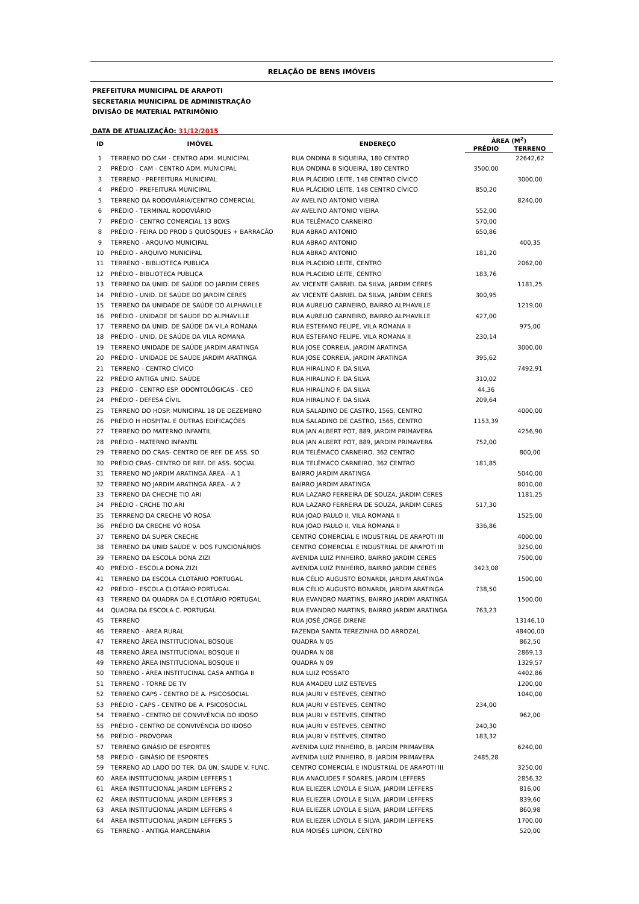RELAÇÃO DE BENS IMÓVEIS
PREFEITURA MUNICIPAL DE ARAPOTI
SECRETARIA MUNICIPAL DE ADMINISTRAÇÃO
DIVISÃO DE MATERIAL PATRIMÔNIO
DATA DE ATUALIZAÇÃO: 31/12/2015
| ID | IMÓVEL | ENDEREÇO | ÁREA (M<sup>2</sup>) | |
| --- | --- | --- | --- | --- |
| | | | PRÉDIO | TERRENO |
| 1 | TERRENO DO CAM - CENTRO ADM. MUNICIPAL | RUA ONDINA B SIQUEIRA, 180 CENTRO | | 22642,62 |
| 2 | PRÉDIO - CAM - CENTRO ADM. MUNICIPAL | RUA ONDINA B SIQUEIRA, 180 CENTRO | 3500,00 | |
| 3 | TERRENO - PREFEITURA MUNICIPAL | RUA PLÁCIDIO LEITE, 148 CENTRO CÍVICO | | 3000,00 |
| 4 | PRÉDIO - PREFEITURA MUNICIPAL | RUA PLÁCIDIO LEITE, 148 CENTRO CÍVICO | 850,20 | |
| 5 | TERRENO DA RODOVIÁRIA/CENTRO COMERCIAL | AV AVELINO ANTONIO VIEIRA | | 8240,00 |
| 6 | PRÉDIO - TERMINAL RODOVIÁRIO | AV AVELINO ANTONIO VIEIRA | 552,00 | |
| 7 | PRÉDIO - CENTRO COMERCIAL 13 BOXS | RUA TELÊMACO CARNEIRO | 570,00 | |
| 8 | PRÉDIO - FEIRA DO PROD 5 QUIOSQUES + BARRACÃO | RUA ABRAO ANTONIO | 650,86 | |
| 9 | TERRENO - ARQUIVO MUNICIPAL | RUA ABRAO ANTONIO | | 400,35 |
| 10 | PRÉDIO - ARQUIVO MUNICIPAL | RUA ABRAO ANTONIO | 181,20 | |
| 11 | TERRENO - BIBLIOTECA PUBLICA | RUA PLACIDIO LEITE, CENTRO | | 2062,00 |
| 12 | PRÉDIO - BIBLIOTECA PUBLICA | RUA PLACIDIO LEITE, CENTRO | 183,76 | |
| 13 | TERRENO DA UNID. DE SAÚDE DO JARDIM CERES | AV. VICENTE GABRIEL DA SILVA, JARDIM CERES | | 1181,25 |
| 14 | PRÉDIO - UNID. DE SAÚDE DO JARDIM CERES | AV. VICENTE GABRIEL DA SILVA, JARDIM CERES | 300,95 | |
| 15 | TERRENO DA UNIDADE DE SAÚDE DO ALPHAVILLE | RUA AURELIO CARNEIRO, BAIRRO ALPHAVILLE | | 1219,00 |
| 16 | PRÉDIO - UNIDADE DE SAÚDE DO ALPHAVILLE | RUA AURELIO CARNEIRO, BAIRRO ALPHAVILLE | 427,00 | |
| 17 | TERRENO DA UNID. DE SAÚDE DA VILA ROMANA | RUA ESTEFANO FELIPE, VILA ROMANA II | | 975,00 |
| 18 | PRÉDIO - UNID. DE SAÚDE DA VILA ROMANA | RUA ESTEFANO FELIPE, VILA ROMANA II | 230,14 | |
| 19 | TERRENO UNIDADE DE SAÚDE JARDIM ARATINGA | RUA JOSE CORREIA, JARDIM ARATINGA | | 3000,00 |
| 20 | PRÉDIO - UNIDADE DE SAÚDE JARDIM ARATINGA | RUA JOSE CORREIA, JARDIM ARATINGA | 395,62 | |
| 21 | TERRENO - CENTRO CÍVICO | RUA HIRALINO F. DA SILVA | | 7492,91 |
| 22 | PRÉDIO ANTIGA UNID. SAÚDE | RUA HIRALINO F. DA SILVA | 310,02 | |
| 23 | PRÉDIO - CENTRO ESP. ODONTOLÓGICAS - CEO | RUA HIRALINO F. DA SILVA | 44,36 | |
| 24 | PRÉDIO - DEFESA CÍVIL | RUA HIRALINO F. DA SILVA | 209,64 | |
| 25 | TERRENO DO HOSP. MUNICIPAL 18 DE DEZEMBRO | RUA SALADINO DE CASTRO, 1565, CENTRO | | 4000,00 |
| 26 | PRÉDIO H HOSPITAL E OUTRAS EDIFICAÇÕES | RUA SALADINO DE CASTRO, 1565, CENTRO | 1153,39 | |
| 27 | TERRENO DO MATERNO INFANTIL | RUA JAN ALBERT POT, 889, JARDIM PRIMAVERA | | 4256,90 |
| 28 | PRÉDIO - MATERNO INFANTIL | RUA JAN ALBERT POT, 889, JARDIM PRIMAVERA | 752,00 | |
| 29 | TERRENO DO CRAS- CENTRO DE REF. DE ASS. SO | RUA TELÊMACO CARNEIRO, 362 CENTRO | | 800,00 |
| 30 | PRÉDIO CRAS- CENTRO DE REF. DE ASS. SOCIAL | RUA TELÊMACO CARNEIRO, 362 CENTRO | 181,85 | |
| 31 | TERRENO NO JARDIM ARATINGA ÁREA - A 1 | BAIRRO JARDIM ARATINGA | | 5040,00 |
| 32 | TERRENO NO JARDIM ARATINGA ÁREA - A 2 | BAIRRO JARDIM ARATINGA | | 8010,00 |
| 33 | TERRENO DA CHECHE TIO ARI | RUA LAZARO FERREIRA DE SOUZA, JARDIM CERES | | 1181,25 |
| 34 | PRÉDIO - CRCHE TIO ARI | RUA LAZARO FERREIRA DE SOUZA, JARDIM CERES | 517,30 | |
| 35 | TERRRENO DA CRECHE VÓ ROSA | RUA JOAO PAULO II, VILA ROMANA II | | 1525,00 |
| 36 | PRÉDIO DA CRECHE VÓ ROSA | RUA JOAO PAULO II, VILA ROMANA II | 336,86 | |
| 37 | TERRENO DA SUPER CRECHE | CENTRO COMERCIAL E INDUSTRIAL DE ARAPOTI III | | 4000,00 |
| 38 | TERRENO DA UNID SAÚDE V. DOS FUNCIONÁRIOS | CENTRO COMERCIAL E INDUSTRIAL DE ARAPOTI III | | 3250,00 |
| 39 | TERRENO DA ESCOLA DONA ZIZI | AVENIDA LUIZ PINHEIRO, BAIRRO JARDIM CERES | | 7500,00 |
| 40 | PRÉDIO - ESCOLA DONA ZIZI | AVENIDA LUIZ PINHEIRO, BAIRRO JARDIM CERES | 3423,08 | |
| 41 | TERRENO DA ESCOLA CLOTÁRIO PORTUGAL | RUA CÉLIO AUGUSTO BONARDI, JARDIM ARATINGA | | 1500,00 |
| 42 | PRÉDIO - ESCOLA CLOTÁRIO PORTUGAL | RUA CÉLIO AUGUSTO BONARDI, JARDIM ARATINGA | 738,50 | |
| 43 | TERRENO DA QUADRA DA E.CLOTÁRIO PORTUGAL | RUA EVANDRO MARTINS, BAIRRO JARDIM ARATINGA | | 1500,00 |
| 44 | QUADRA DA ESCOLA C. PORTUGAL | RUA EVANDRO MARTINS, BAIRRO JARDIM ARATINGA | 763,23 | |
| 45 | TERRENO | RUA JOSÉ JORGE DIRENE | | 13146,10 |
| 46 | TERRENO - ÁREA RURAL | FAZENDA SANTA TEREZINHA DO ARROZAL | | 48400,00 |
| 47 | TERRENO ÁREA INSTITUCIONAL BOSQUE | QUADRA N 05 | | 862,50 |
| 48 | TERRENO ÁREA INSTITUCIONAL BOSQUE II | QUADRA N 08 | | 2869,13 |
| 49 | TERRENO ÁREA INSTITUCIONAL BOSQUE II | QUADRA N 09 | | 1329,57 |
| 50 | TERRENO - ÁREA INSTITUCINAL CASA ANTIGA II | RUA LUIZ POSSATO | | 4402,86 |
| 51 | TERRENO - TORRE DE TV | RUA AMADEU LUIZ ESTEVES | | 1200,00 |
| 52 | TERRENO CAPS - CENTRO DE A. PSICOSOCIAL | RUA JAURI V ESTEVES, CENTRO | | 1040,00 |
| 53 | PRÉDIO - CAPS - CENTRO DE A. PSICOSOCIAL | RUA JAURI V ESTEVES, CENTRO | 234,00 | |
| 54 | TERRENO - CENTRO DE CONVIVÊNCIA DO IDOSO | RUA JAURI V ESTEVES, CENTRO | | 962,00 |
| 55 | PRÉDIO - CENTRO DE CONVIVÊNCIA DO IDOSO | RUA JAURI V ESTEVES, CENTRO | 240,30 | |
| 56 | PRÉDIO - PROVOPAR | RUA JAURI V ESTEVES, CENTRO | 183,32 | |
| 57 | TERRENO GINÁSIO DE ESPORTES | AVENIDA LUIZ PINHEIRO, B. JARDIM PRIMAVERA | | 6240,00 |
| 58 | PRÉDIO - GINÁSIO DE ESPORTES | AVENIDA LUIZ PINHEIRO, B. JARDIM PRIMAVERA | 2485,28 | |
| 59 | TERRENO AO LADO DO TER. DA UN. SAUDE V. FUNC. | CENTRO COMERCIAL E INDUSTRIAL DE ARAPOTI III | | 3250,00 |
| 60 | ÁREA INSTITUCIONAL JARDIM LEFFERS 1 | RUA ANACLIDES F SOARES, JARDIM LEFFERS | | 2856,32 |
| 61 | ÁREA INSTITUCIONAL JARDIM LEFFERS 2 | RUA ELIEZER LOYOLA E SILVA, JARDIM LEFFERS | | 816,00 |
| 62 | ÁREA INSTITUCIONAL JARDIM LEFFERS 3 | RUA ELIEZER LOYOLA E SILVA, JARDIM LEFFERS | | 839,60 |
| 63 | ÁREA INSTITUCIONAL JARDIM LEFFERS 4 | RUA ELIEZER LOYOLA E SILVA, JARDIM LEFFERS | | 860,98 |
| 64 | ÁREA INSTITUCIONAL JARDIM LEFFERS 5 | RUA ELIEZER LOYOLA E SILVA, JARDIM LEFFERS | | 1700,00 |
| 65 | TERRENO - ANTIGA MARCENARIA | RUA MOISÉS LUPION, CENTRO | | 520,00 |